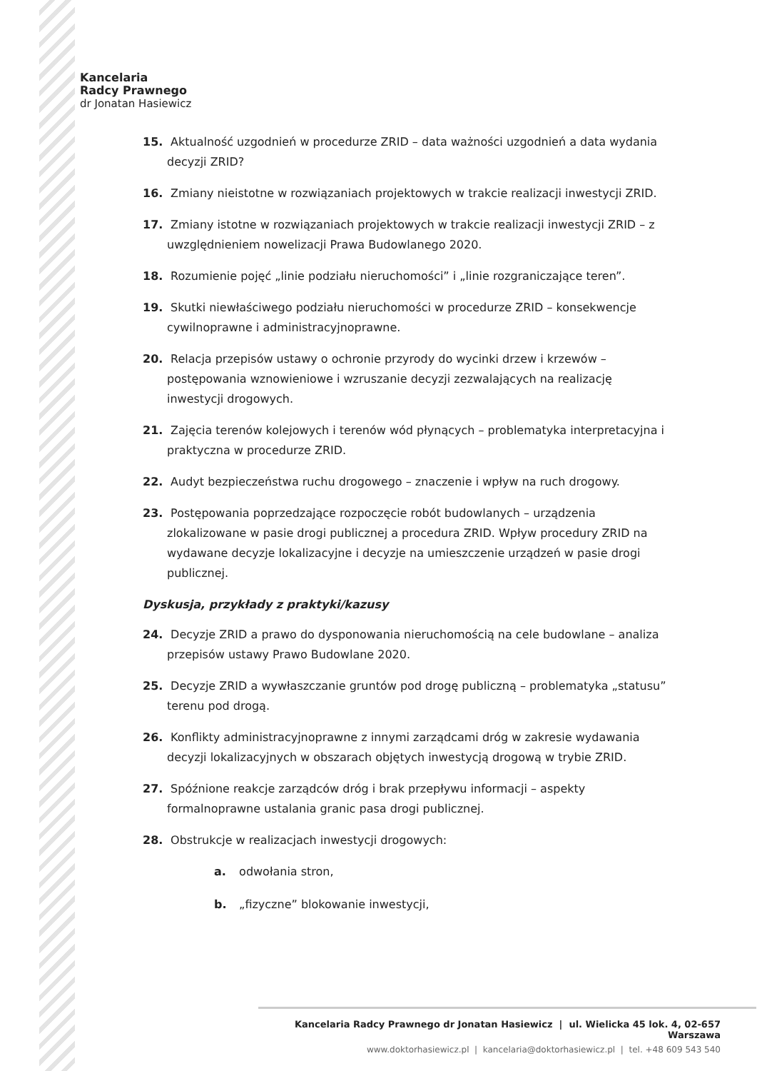Kancelaria
Radcy Prawnego
dr Jonatan Hasiewicz
15. Aktualność uzgodnień w procedurze ZRID – data ważności uzgodnień a data wydania decyzji ZRID?
16. Zmiany nieistotne w rozwiązaniach projektowych w trakcie realizacji inwestycji ZRID.
17. Zmiany istotne w rozwiązaniach projektowych w trakcie realizacji inwestycji ZRID – z uwzględnieniem nowelizacji Prawa Budowlanego 2020.
18. Rozumienie pojęć „linie podziału nieruchomości” i „linie rozgraniczające teren”.
19. Skutki niewłaściwego podziału nieruchomości w procedurze ZRID – konsekwencje cywilnoprawne i administracyjnoprawne.
20. Relacja przepisów ustawy o ochronie przyrody do wycinki drzew i krzewów – postępowania wznowieniowe i wzruszanie decyzji zezwalających na realizację inwestycji drogowych.
21. Zajęcia terenów kolejowych i terenów wód płynących – problematyka interpretacyjna i praktyczna w procedurze ZRID.
22. Audyt bezpieczeństwa ruchu drogowego – znaczenie i wpływ na ruch drogowy.
23. Postępowania poprzedzające rozpoczęcie robót budowlanych – urządzenia zlokalizowane w pasie drogi publicznej a procedura ZRID. Wpływ procedury ZRID na wydawane decyzje lokalizacyjne i decyzje na umieszczenie urządzeń w pasie drogi publicznej.
Dyskusja, przykłady z praktyki/kazusy
24. Decyzje ZRID a prawo do dysponowania nieruchomością na cele budowlane – analiza przepisów ustawy Prawo Budowlane 2020.
25. Decyzje ZRID a wywłaszczanie gruntów pod drogę publiczną – problematyka „statusu” terenu pod drogą.
26. Konflikty administracyjnoprawne z innymi zarządcami dróg w zakresie wydawania decyzji lokalizacyjnych w obszarach objętych inwestycją drogową w trybie ZRID.
27. Spóźnione reakcje zarządców dróg i brak przepływu informacji – aspekty formalnoprawne ustalania granic pasa drogi publicznej.
28. Obstrukcje w realizacjach inwestycji drogowych:
a. odwołania stron,
b. „fizyczne” blokowanie inwestycji,
Kancelaria Radcy Prawnego dr Jonatan Hasiewicz | ul. Wielicka 45 lok. 4, 02-657 Warszawa
www.doktorhasiewicz.pl | kancelaria@doktorhasiewicz.pl | tel. +48 609 543 540